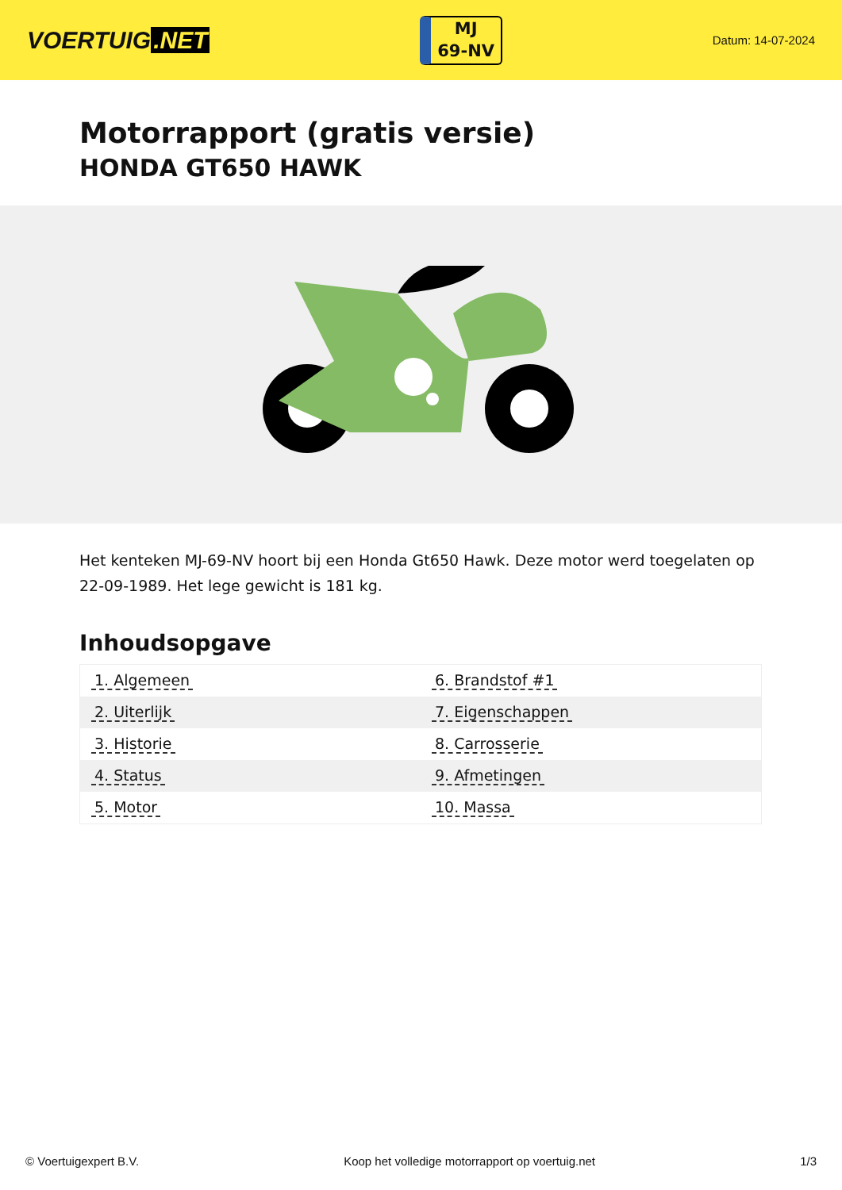VOERTUIG.NET
MJ
69-NV
Datum: 14-07-2024
Motorrapport (gratis versie)
HONDA GT650 HAWK
Het kenteken MJ-69-NV hoort bij een Honda Gt650 Hawk. Deze motor werd toegelaten op 22-09-1989. Het lege gewicht is 181 kg.
Inhoudsopgave
| 1. Algemeen | 6. Brandstof #1 |
| 2. Uiterlijk | 7. Eigenschappen |
| 3. Historie | 8. Carrosserie |
| 4. Status | 9. Afmetingen |
| 5. Motor | 10. Massa |
© Voertuigexpert B.V. Koop het volledige motorrapport op voertuig.net 1/3